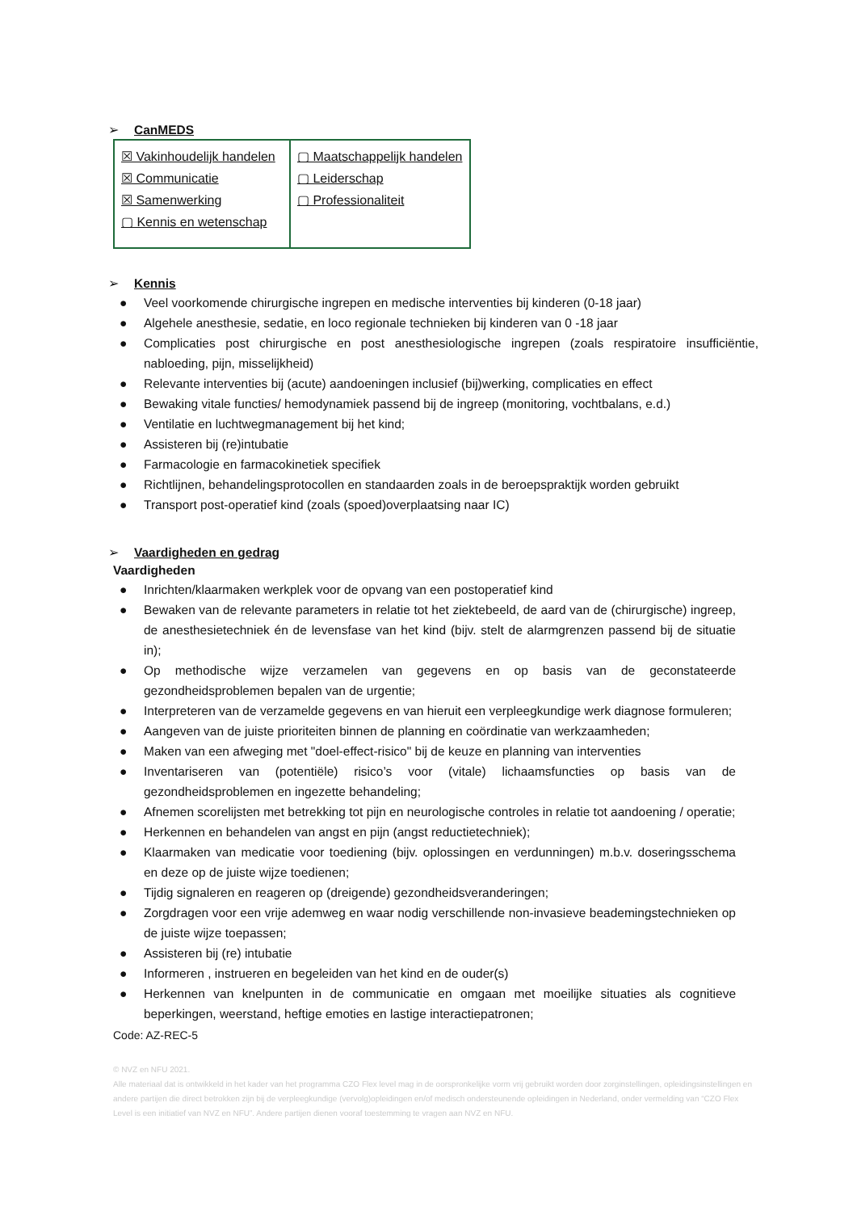➢ CanMEDS
| ☒ Vakinhoudelijk handelen ☒ Communicatie ☒ Samenwerking ▢ Kennis en wetenschap | ▢ Maatschappelijk handelen ▢ Leiderschap ▢ Professionaliteit |
➢ Kennis
● Veel voorkomende chirurgische ingrepen en medische interventies bij kinderen (0-18 jaar)
● Algehele anesthesie, sedatie, en loco regionale technieken bij kinderen van 0 -18 jaar
● Complicaties post chirurgische en post anesthesiologische ingrepen (zoals respiratoire insufficiëntie, nabloeding, pijn, misselijkheid)
● Relevante interventies bij (acute) aandoeningen inclusief (bij)werking, complicaties en effect
● Bewaking vitale functies/ hemodynamiek passend bij de ingreep (monitoring, vochtbalans, e.d.)
● Ventilatie en luchtwegmanagement bij het kind;
● Assisteren bij (re)intubatie
● Farmacologie en farmacokinetiek specifiek
● Richtlijnen, behandelingsprotocollen en standaarden zoals in de beroepspraktijk worden gebruikt
● Transport post-operatief kind (zoals (spoed)overplaatsing naar IC)
➢ Vaardigheden en gedrag
Vaardigheden
● Inrichten/klaarmaken werkplek voor de opvang van een postoperatief kind
● Bewaken van de relevante parameters in relatie tot het ziektebeeld, de aard van de (chirurgische) ingreep, de anesthesietechniek én de levensfase van het kind (bijv. stelt de alarmgrenzen passend bij de situatie in);
● Op methodische wijze verzamelen van gegevens en op basis van de geconstateerde gezondheidsproblemen bepalen van de urgentie;
● Interpreteren van de verzamelde gegevens en van hieruit een verpleegkundige werk diagnose formuleren;
● Aangeven van de juiste prioriteiten binnen de planning en coördinatie van werkzaamheden;
● Maken van een afweging met "doel-effect-risico" bij de keuze en planning van interventies
● Inventariseren van (potentiële) risico’s voor (vitale) lichaamsfuncties op basis van de gezondheidsproblemen en ingezette behandeling;
● Afnemen scorelijsten met betrekking tot pijn en neurologische controles in relatie tot aandoening / operatie;
● Herkennen en behandelen van angst en pijn (angst reductietechniek);
● Klaarmaken van medicatie voor toediening (bijv. oplossingen en verdunningen) m.b.v. doseringsschema en deze op de juiste wijze toedienen;
● Tijdig signaleren en reageren op (dreigende) gezondheidsveranderingen;
● Zorgdragen voor een vrije ademweg en waar nodig verschillende non-invasieve beademingstechnieken op de juiste wijze toepassen;
● Assisteren bij (re) intubatie
● Informeren , instrueren en begeleiden van het kind en de ouder(s)
● Herkennen van knelpunten in de communicatie en omgaan met moeilijke situaties als cognitieve beperkingen, weerstand, heftige emoties en lastige interactiepatronen;
Code: AZ-REC-5
© NVZ en NFU 2021.
Alle materiaal dat is ontwikkeld in het kader van het programma CZO Flex level mag in de oorspronkelijke vorm vrij gebruikt worden door zorginstellingen, opleidingsinstellingen en andere partijen die direct betrokken zijn bij de verpleegkundige (vervolg)opleidingen en/of medisch ondersteunende opleidingen in Nederland, onder vermelding van “CZO Flex Level is een initiatief van NVZ en NFU”. Andere partijen dienen vooraf toestemming te vragen aan NVZ en NFU.